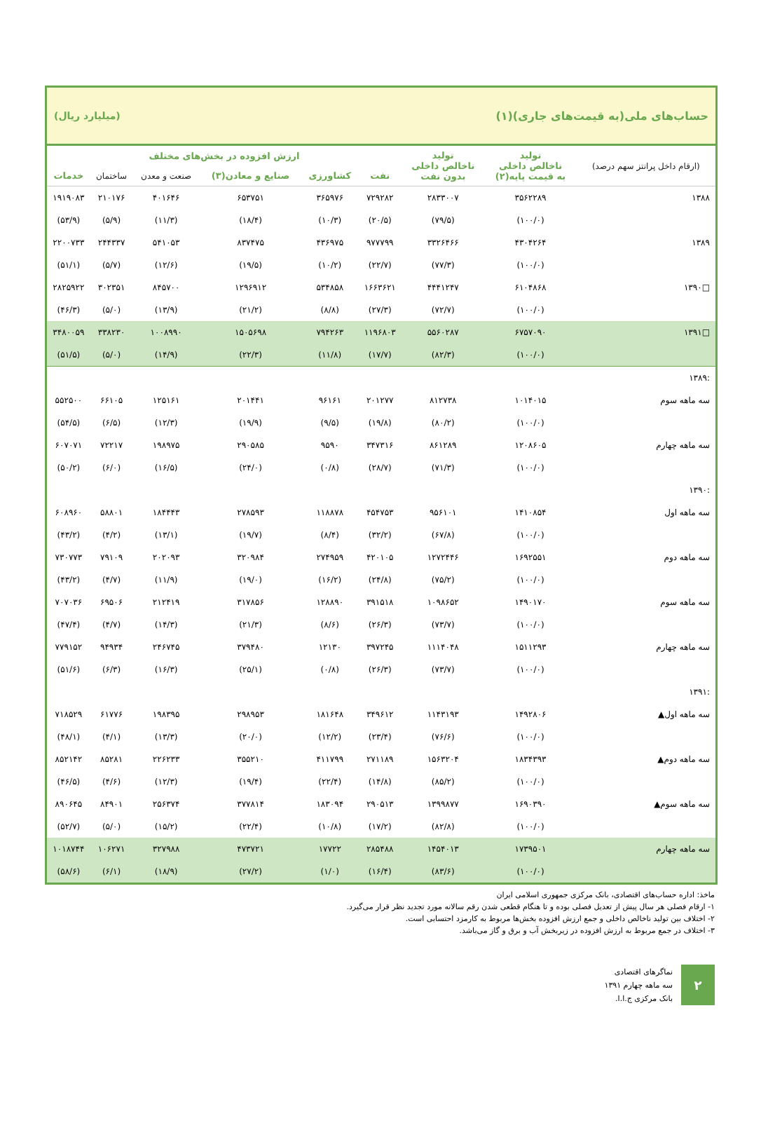حساب‌های ملی(به قیمت‌های جاری)(۱) (میلیارد ریال)
| (ارقام داخل پرانتز سهم درصد) | تولید ناخالص داخلی به قیمت پایه(۲) | تولید ناخالص داخلی بدون نفت | ارزش افزوده در بخش‌های مختلف | | | | | |
| --- | --- | --- | --- | --- | --- | --- | --- | --- |
| | | | نفت | کشاورزی | صنایع و معادن(۳) | صنعت و معدن | ساختمان | خدمات |
| ۱۳۸۸ | ۳۵۶۲۲۸۹ | ۲۸۳۳۰۰۷ | ۷۲۹۲۸۲ | ۳۶۵۹۷۶ | ۶۵۳۷۵۱ | ۴۰۱۶۴۶ | ۲۱۰۱۷۶ | ۱۹۱۹۰۸۳ |
| | (۱۰۰/۰) | (۷۹/۵) | (۲۰/۵) | (۱۰/۳) | (۱۸/۴) | (۱۱/۳) | (۵/۹) | (۵۳/۹) |
| ۱۳۸۹ | ۴۳۰۴۲۶۴ | ۳۳۲۶۴۶۶ | ۹۷۷۷۹۹ | ۴۳۶۹۷۵ | ۸۳۷۴۷۵ | ۵۴۱۰۵۳ | ۲۴۴۳۳۷ | ۲۲۰۰۷۳۳ |
| | (۱۰۰/۰) | (۷۷/۳) | (۲۲/۷) | (۱۰/۲) | (۱۹/۵) | (۱۲/۶) | (۵/۷) | (۵۱/۱) |
| □۱۳۹۰ | ۶۱۰۴۸۶۸ | ۴۴۴۱۲۴۷ | ۱۶۶۳۶۲۱ | ۵۳۴۸۵۸ | ۱۲۹۶۹۱۲ | ۸۴۵۷۰۰ | ۳۰۲۳۵۱ | ۲۸۲۵۹۲۲ |
| | (۱۰۰/۰) | (۷۲/۷) | (۲۷/۳) | (۸/۸) | (۲۱/۲) | (۱۳/۹) | (۵/۰) | (۴۶/۳) |
| □۱۳۹۱ | ۶۷۵۷۰۹۰ | ۵۵۶۰۲۸۷ | ۱۱۹۶۸۰۳ | ۷۹۴۲۶۳ | ۱۵۰۵۶۹۸ | ۱۰۰۸۹۹۰ | ۳۳۸۲۳۰ | ۳۴۸۰۰۵۹ |
| | (۱۰۰/۰) | (۸۲/۳) | (۱۷/۷) | (۱۱/۸) | (۲۲/۳) | (۱۴/۹) | (۵/۰) | (۵۱/۵) |
| :۱۳۸۹ | | | | | | | | |
| سه ماهه سوم | ۱۰۱۴۰۱۵ | ۸۱۲۷۳۸ | ۲۰۱۲۷۷ | ۹۶۱۶۱ | ۲۰۱۴۴۱ | ۱۲۵۱۶۱ | ۶۶۱۰۵ | ۵۵۲۵۰۰ |
| | (۱۰۰/۰) | (۸۰/۲) | (۱۹/۸) | (۹/۵) | (۱۹/۹) | (۱۲/۳) | (۶/۵) | (۵۴/۵) |
| سه ماهه چهارم | ۱۲۰۸۶۰۵ | ۸۶۱۲۸۹ | ۳۴۷۳۱۶ | ۹۵۹۰ | ۲۹۰۵۸۵ | ۱۹۸۹۷۵ | ۷۲۲۱۷ | ۶۰۷۰۷۱ |
| | (۱۰۰/۰) | (۷۱/۳) | (۲۸/۷) | (۰/۸) | (۲۴/۰) | (۱۶/۵) | (۶/۰) | (۵۰/۲) |
| :۱۳۹۰ | | | | | | | | |
| سه ماهه اول | ۱۴۱۰۸۵۴ | ۹۵۶۱۰۱ | ۴۵۴۷۵۳ | ۱۱۸۸۷۸ | ۲۷۸۵۹۳ | ۱۸۴۴۴۳ | ۵۸۸۰۱ | ۶۰۸۹۶۰ |
| | (۱۰۰/۰) | (۶۷/۸) | (۳۲/۲) | (۸/۴) | (۱۹/۷) | (۱۳/۱) | (۴/۲) | (۴۳/۲) |
| سه ماهه دوم | ۱۶۹۲۵۵۱ | ۱۲۷۲۴۴۶ | ۴۲۰۱۰۵ | ۲۷۴۹۵۹ | ۳۲۰۹۸۴ | ۲۰۲۰۹۳ | ۷۹۱۰۹ | ۷۳۰۷۷۳ |
| | (۱۰۰/۰) | (۷۵/۲) | (۲۴/۸) | (۱۶/۲) | (۱۹/۰) | (۱۱/۹) | (۴/۷) | (۴۳/۲) |
| سه ماهه سوم | ۱۴۹۰۱۷۰ | ۱۰۹۸۶۵۲ | ۳۹۱۵۱۸ | ۱۲۸۸۹۰ | ۳۱۷۸۵۶ | ۲۱۲۴۱۹ | ۶۹۵۰۶ | ۷۰۷۰۳۶ |
| | (۱۰۰/۰) | (۷۳/۷) | (۲۶/۳) | (۸/۶) | (۲۱/۳) | (۱۴/۳) | (۴/۷) | (۴۷/۴) |
| سه ماهه چهارم | ۱۵۱۱۲۹۳ | ۱۱۱۴۰۴۸ | ۳۹۷۲۴۵ | ۱۲۱۳۰ | ۳۷۹۴۸۰ | ۲۴۶۷۴۵ | ۹۴۹۳۴ | ۷۷۹۱۵۲ |
| | (۱۰۰/۰) | (۷۳/۷) | (۲۶/۳) | (۰/۸) | (۲۵/۱) | (۱۶/۳) | (۶/۳) | (۵۱/۶) |
| :۱۳۹۱ | | | | | | | | |
| سه ماهه اول▲ | ۱۴۹۲۸۰۶ | ۱۱۴۳۱۹۳ | ۳۴۹۶۱۲ | ۱۸۱۶۴۸ | ۲۹۸۹۵۳ | ۱۹۸۳۹۵ | ۶۱۷۷۶ | ۷۱۸۵۲۹ |
| | (۱۰۰/۰) | (۷۶/۶) | (۲۳/۴) | (۱۲/۲) | (۲۰/۰) | (۱۳/۳) | (۴/۱) | (۴۸/۱) |
| سه ماهه دوم▲ | ۱۸۳۴۳۹۳ | ۱۵۶۳۲۰۴ | ۲۷۱۱۸۹ | ۴۱۱۷۹۹ | ۳۵۵۲۱۰ | ۲۲۶۲۳۳ | ۸۵۲۸۱ | ۸۵۲۱۴۲ |
| | (۱۰۰/۰) | (۸۵/۲) | (۱۴/۸) | (۲۲/۴) | (۱۹/۴) | (۱۲/۳) | (۴/۶) | (۴۶/۵) |
| سه ماهه سوم▲ | ۱۶۹۰۳۹۰ | ۱۳۹۹۸۷۷ | ۲۹۰۵۱۳ | ۱۸۳۰۹۴ | ۳۷۷۸۱۴ | ۲۵۶۳۷۴ | ۸۴۹۰۱ | ۸۹۰۶۴۵ |
| | (۱۰۰/۰) | (۸۲/۸) | (۱۷/۲) | (۱۰/۸) | (۲۲/۴) | (۱۵/۲) | (۵/۰) | (۵۲/۷) |
| سه ماهه چهارم | ۱۷۳۹۵۰۱ | ۱۴۵۴۰۱۳ | ۲۸۵۴۸۸ | ۱۷۷۲۲ | ۴۷۳۷۲۱ | ۳۲۷۹۸۸ | ۱۰۶۲۷۱ | ۱۰۱۸۷۴۴ |
| | (۱۰۰/۰) | (۸۳/۶) | (۱۶/۴) | (۱/۰) | (۲۷/۲) | (۱۸/۹) | (۶/۱) | (۵۸/۶) |
ماخذ: اداره حساب‌های اقتصادی، بانک مرکزی جمهوری اسلامی ایران
۱- ارقام فصلی هر سال پیش از تعدیل فصلی بوده و تا هنگام قطعی شدن رقم سالانه مورد تجدید نظر قرار می‌گیرد.
۲- اختلاف بین تولید ناخالص داخلی و جمع ارزش افزوده بخش‌ها مربوط به کارمزد احتسابی است.
۳- اختلاف در جمع مربوط به ارزش افزوده در زیربخش آب و برق و گاز می‌باشد.
۲
نماگرهای اقتصادی
سه ماهه چهارم ۱۳۹۱
بانک مرکزی ج.ا.ا.